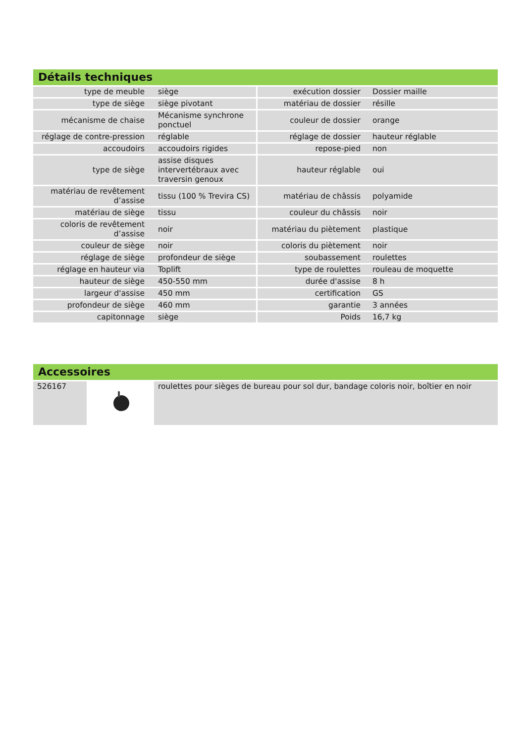Détails techniques
| type de meuble | siège | exécution dossier | Dossier maille |
| type de siège | siège pivotant | matériau de dossier | résille |
| mécanisme de chaise | Mécanisme synchrone ponctuel | couleur de dossier | orange |
| réglage de contre-pression | réglable | réglage de dossier | hauteur réglable |
| accoudoirs | accoudoirs rigides | repose-pied | non |
| type de siège | assise disques intervertébraux avec traversin genoux | hauteur réglable | oui |
| matériau de revêtement d’assise | tissu (100 % Trevira CS) | matériau de châssis | polyamide |
| matériau de siège | tissu | couleur du châssis | noir |
| coloris de revêtement d’assise | noir | matériau du piètement | plastique |
| couleur de siège | noir | coloris du piètement | noir |
| réglage de siège | profondeur de siège | soubassement | roulettes |
| réglage en hauteur via | Toplift | type de roulettes | rouleau de moquette |
| hauteur de siège | 450-550 mm | durée d'assise | 8 h |
| largeur d'assise | 450 mm | certification | GS |
| profondeur de siège | 460 mm | garantie | 3 années |
| capitonnage | siège | Poids | 16,7 kg |
Accessoires
| 526167 | | roulettes pour sièges de bureau pour sol dur, bandage coloris noir, boîtier en noir |